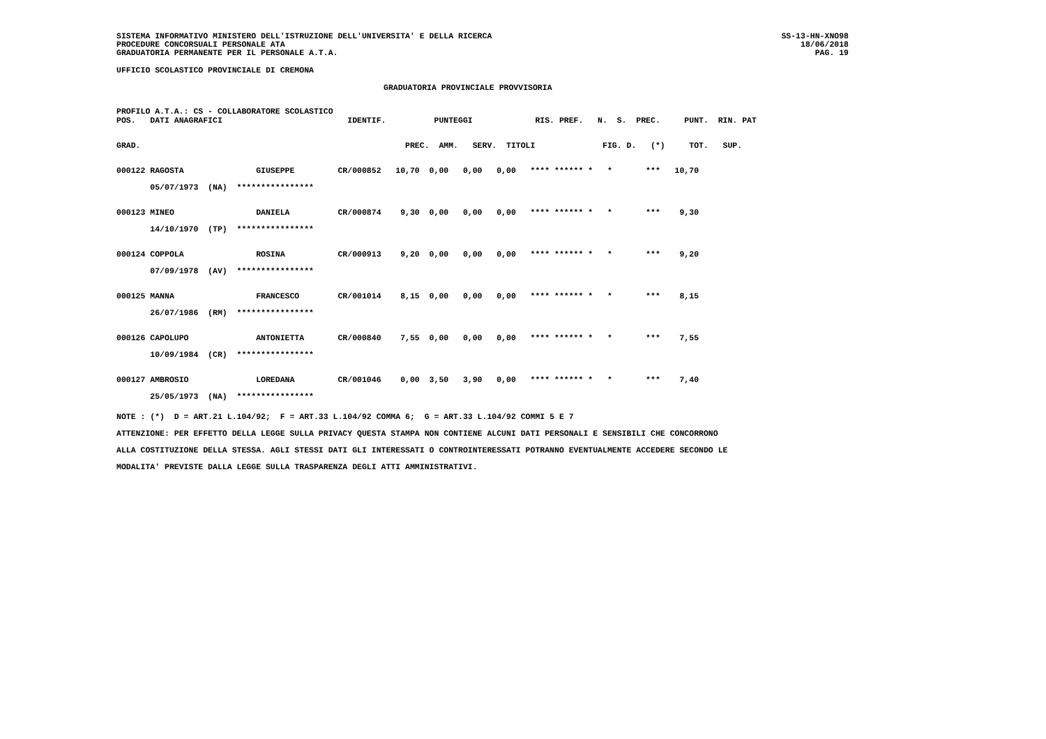SISTEMA INFORMATIVO MINISTERO DELL'ISTRUZIONE DELL'UNIVERSITA' E DELLA RICERCA
PROCEDURE CONCORSUALI PERSONALE ATA
GRADUATORIA PERMANENTE PER IL PERSONALE A.T.A.
SS-13-HN-XNO98
18/06/2018
PAG. 19
UFFICIO SCOLASTICO PROVINCIALE DI CREMONA
GRADUATORIA PROVINCIALE PROVVISORIA
PROFILO A.T.A.: CS - COLLABORATORE SCOLASTICO
| POS. DATI ANAGRAFICI IDENTIF. PUNTEGGI RIS. PREF. N. S. PREC. PUNT. RIN. PAT |
| GRAD. PREC. AMM. SERV. TITOLI FIG. D. (*) TOT. SUP. |
| 000122 RAGOSTA GIUSEPPE CR/000852 10,70 0,00 0,00 0,00 **** ****** * * *** 10,70 |
| 05/07/1973 (NA) **************** |
| 000123 MINEO DANIELA CR/000874 9,30 0,00 0,00 0,00 **** ****** * * *** 9,30 |
| 14/10/1970 (TP) **************** |
| 000124 COPPOLA ROSINA CR/000913 9,20 0,00 0,00 0,00 **** ****** * * *** 9,20 |
| 07/09/1978 (AV) **************** |
| 000125 MANNA FRANCESCO CR/001014 8,15 0,00 0,00 0,00 **** ****** * * *** 8,15 |
| 26/07/1986 (RM) **************** |
| 000126 CAPOLUPO ANTONIETTA CR/000840 7,55 0,00 0,00 0,00 **** ****** * * *** 7,55 |
| 10/09/1984 (CR) **************** |
| 000127 AMBROSIO LOREDANA CR/001046 0,00 3,50 3,90 0,00 **** ****** * * *** 7,40 |
| 25/05/1973 (NA) **************** |
NOTE : (*) D = ART.21 L.104/92; F = ART.33 L.104/92 COMMA 6; G = ART.33 L.104/92 COMMI 5 E 7
ATTENZIONE: PER EFFETTO DELLA LEGGE SULLA PRIVACY QUESTA STAMPA NON CONTIENE ALCUNI DATI PERSONALI E SENSIBILI CHE CONCORRONO
ALLA COSTITUZIONE DELLA STESSA. AGLI STESSI DATI GLI INTERESSATI O CONTROINTERESSATI POTRANNO EVENTUALMENTE ACCEDERE SECONDO LE
MODALITA' PREVISTE DALLA LEGGE SULLA TRASPARENZA DEGLI ATTI AMMINISTRATIVI.